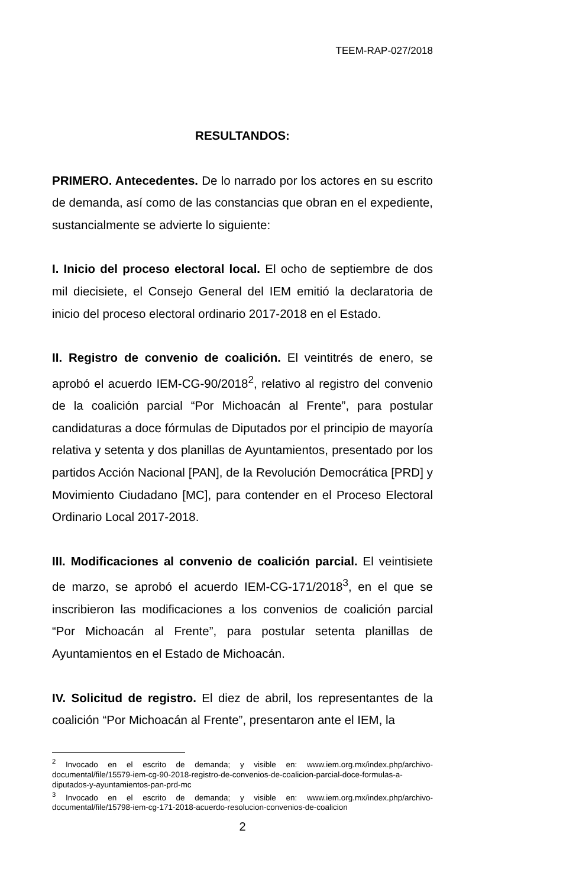TEEM-RAP-027/2018
RESULTANDOS:
PRIMERO. Antecedentes. De lo narrado por los actores en su escrito de demanda, así como de las constancias que obran en el expediente, sustancialmente se advierte lo siguiente:
I. Inicio del proceso electoral local. El ocho de septiembre de dos mil diecisiete, el Consejo General del IEM emitió la declaratoria de inicio del proceso electoral ordinario 2017-2018 en el Estado.
II. Registro de convenio de coalición. El veintitrés de enero, se aprobó el acuerdo IEM-CG-90/2018<sup>2</sup>, relativo al registro del convenio de la coalición parcial “Por Michoacán al Frente”, para postular candidaturas a doce fórmulas de Diputados por el principio de mayoría relativa y setenta y dos planillas de Ayuntamientos, presentado por los partidos Acción Nacional [PAN], de la Revolución Democrática [PRD] y Movimiento Ciudadano [MC], para contender en el Proceso Electoral Ordinario Local 2017-2018.
III. Modificaciones al convenio de coalición parcial. El veintisiete de marzo, se aprobó el acuerdo IEM-CG-171/2018<sup>3</sup>, en el que se inscribieron las modificaciones a los convenios de coalición parcial “Por Michoacán al Frente”, para postular setenta planillas de Ayuntamientos en el Estado de Michoacán.
IV. Solicitud de registro. El diez de abril, los representantes de la coalición “Por Michoacán al Frente”, presentaron ante el IEM, la
<sup>2</sup> Invocado en el escrito de demanda; y visible en: www.iem.org.mx/index.php/archivo-documental/file/15579-iem-cg-90-2018-registro-de-convenios-de-coalicion-parcial-doce-formulas-a-diputados-y-ayuntamientos-pan-prd-mc
<sup>3</sup> Invocado en el escrito de demanda; y visible en: www.iem.org.mx/index.php/archivo-documental/file/15798-iem-cg-171-2018-acuerdo-resolucion-convenios-de-coalicion
2